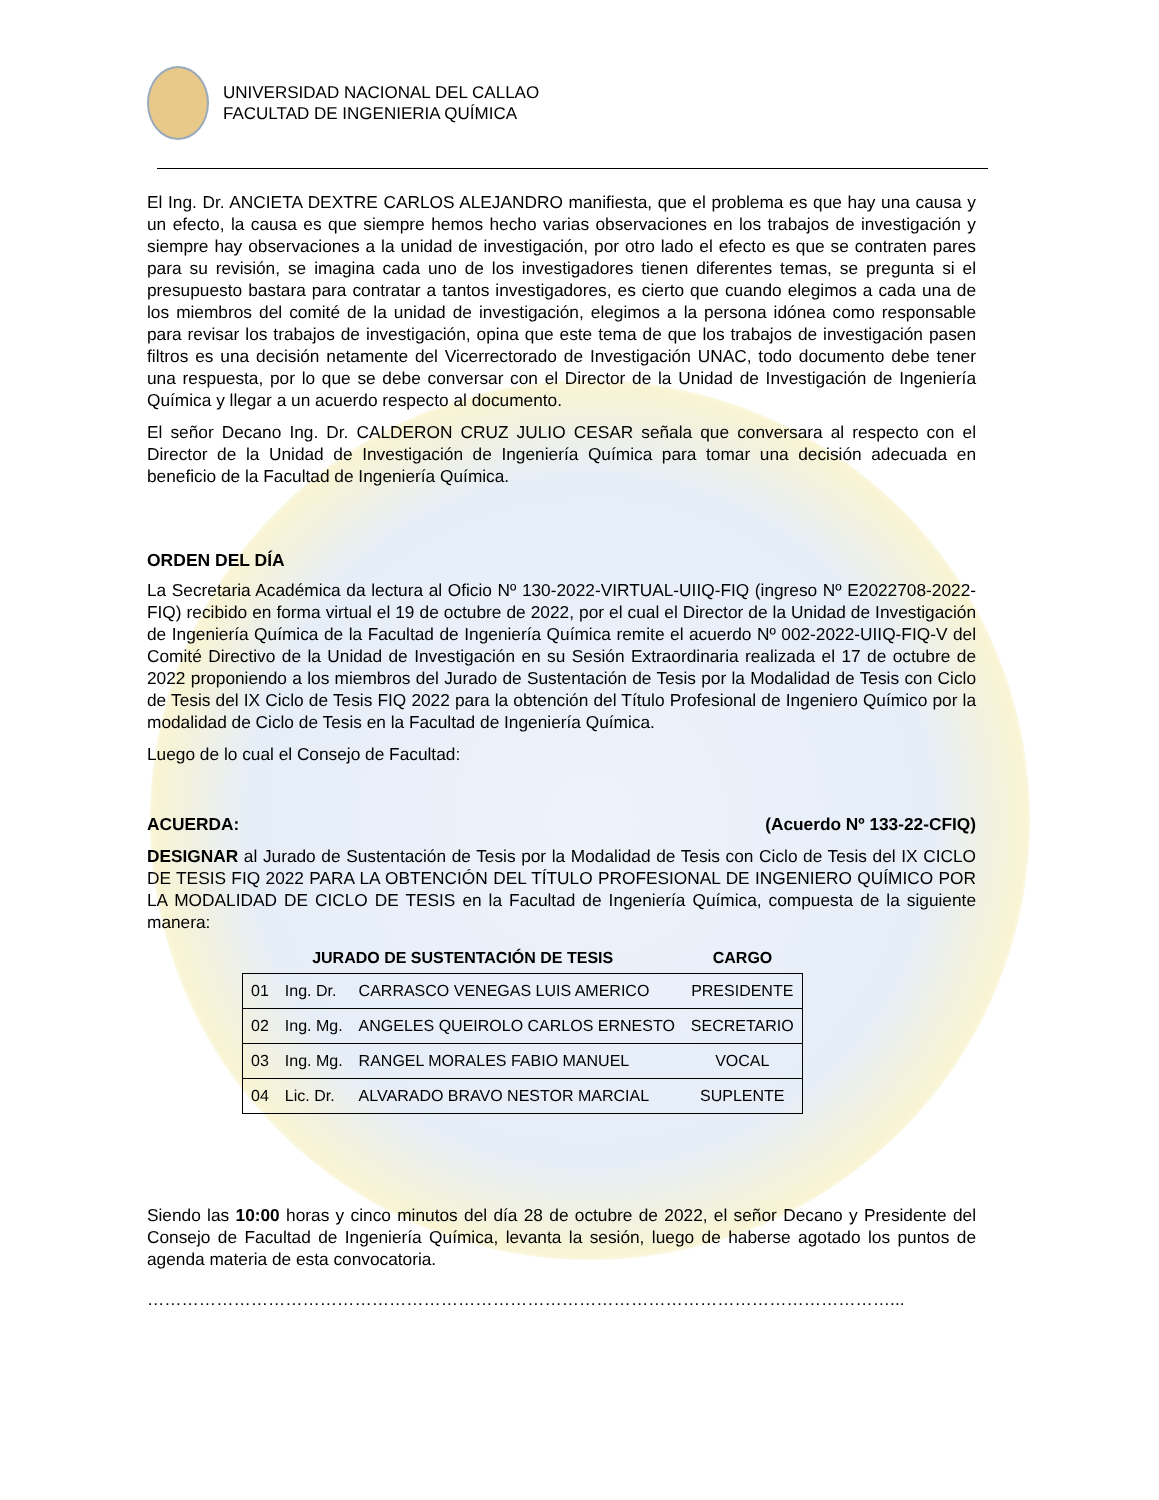UNIVERSIDAD NACIONAL DEL CALLAO
FACULTAD DE INGENIERIA QUÍMICA
El Ing. Dr. ANCIETA DEXTRE CARLOS ALEJANDRO manifiesta, que el problema es que hay una causa y un efecto, la causa es que siempre hemos hecho varias observaciones en los trabajos de investigación y siempre hay observaciones a la unidad de investigación, por otro lado el efecto es que se contraten pares para su revisión, se imagina cada uno de los investigadores tienen diferentes temas, se pregunta si el presupuesto bastara para contratar a tantos investigadores, es cierto que cuando elegimos a cada una de los miembros del comité de la unidad de investigación, elegimos a la persona idónea como responsable para revisar los trabajos de investigación, opina que este tema de que los trabajos de investigación pasen filtros es una decisión netamente del Vicerrectorado de Investigación UNAC, todo documento debe tener una respuesta, por lo que se debe conversar con el Director de la Unidad de Investigación de Ingeniería Química y llegar a un acuerdo respecto al documento.
El señor Decano Ing. Dr. CALDERON CRUZ JULIO CESAR señala que conversara al respecto con el Director de la Unidad de Investigación de Ingeniería Química para tomar una decisión adecuada en beneficio de la Facultad de Ingeniería Química.
ORDEN DEL DÍA
La Secretaria Académica da lectura al Oficio Nº 130-2022-VIRTUAL-UIIQ-FIQ (ingreso Nº E2022708-2022-FIQ) recibido en forma virtual el 19 de octubre de 2022, por el cual el Director de la Unidad de Investigación de Ingeniería Química de la Facultad de Ingeniería Química remite el acuerdo Nº 002-2022-UIIQ-FIQ-V del Comité Directivo de la Unidad de Investigación en su Sesión Extraordinaria realizada el 17 de octubre de 2022 proponiendo a los miembros del Jurado de Sustentación de Tesis por la Modalidad de Tesis con Ciclo de Tesis del IX Ciclo de Tesis FIQ 2022 para la obtención del Título Profesional de Ingeniero Químico por la modalidad de Ciclo de Tesis en la Facultad de Ingeniería Química.
Luego de lo cual el Consejo de Facultad:
ACUERDA: (Acuerdo Nº 133-22-CFIQ)
DESIGNAR al Jurado de Sustentación de Tesis por la Modalidad de Tesis con Ciclo de Tesis del IX CICLO DE TESIS FIQ 2022 PARA LA OBTENCIÓN DEL TÍTULO PROFESIONAL DE INGENIERO QUÍMICO POR LA MODALIDAD DE CICLO DE TESIS en la Facultad de Ingeniería Química, compuesta de la siguiente manera:
| JURADO DE SUSTENTACIÓN DE TESIS | | | CARGO |
| --- | --- | --- | --- |
| 01 | Ing. Dr. | CARRASCO VENEGAS LUIS AMERICO | PRESIDENTE |
| 02 | Ing. Mg. | ANGELES QUEIROLO CARLOS ERNESTO | SECRETARIO |
| 03 | Ing. Mg. | RANGEL MORALES FABIO MANUEL | VOCAL |
| 04 | Lic. Dr. | ALVARADO BRAVO NESTOR MARCIAL | SUPLENTE |
Siendo las 10:00 horas y cinco minutos del día 28 de octubre de 2022, el señor Decano y Presidente del Consejo de Facultad de Ingeniería Química, levanta la sesión, luego de haberse agotado los puntos de agenda materia de esta convocatoria.
…………………………………………………………………………………………………………………...